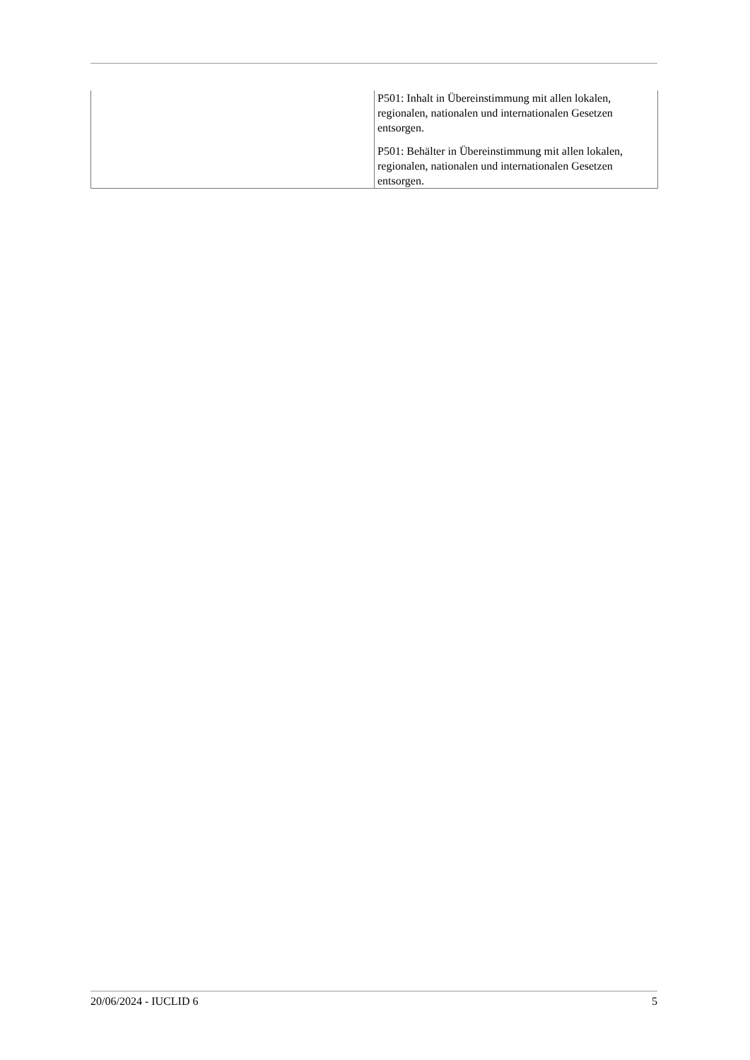| | P501: Inhalt in Übereinstimmung mit allen lokalen, regionalen, nationalen und internationalen Gesetzen entsorgen. P501: Behälter in Übereinstimmung mit allen lokalen, regionalen, nationalen und internationalen Gesetzen entsorgen. |
20/06/2024 - IUCLID 6 5